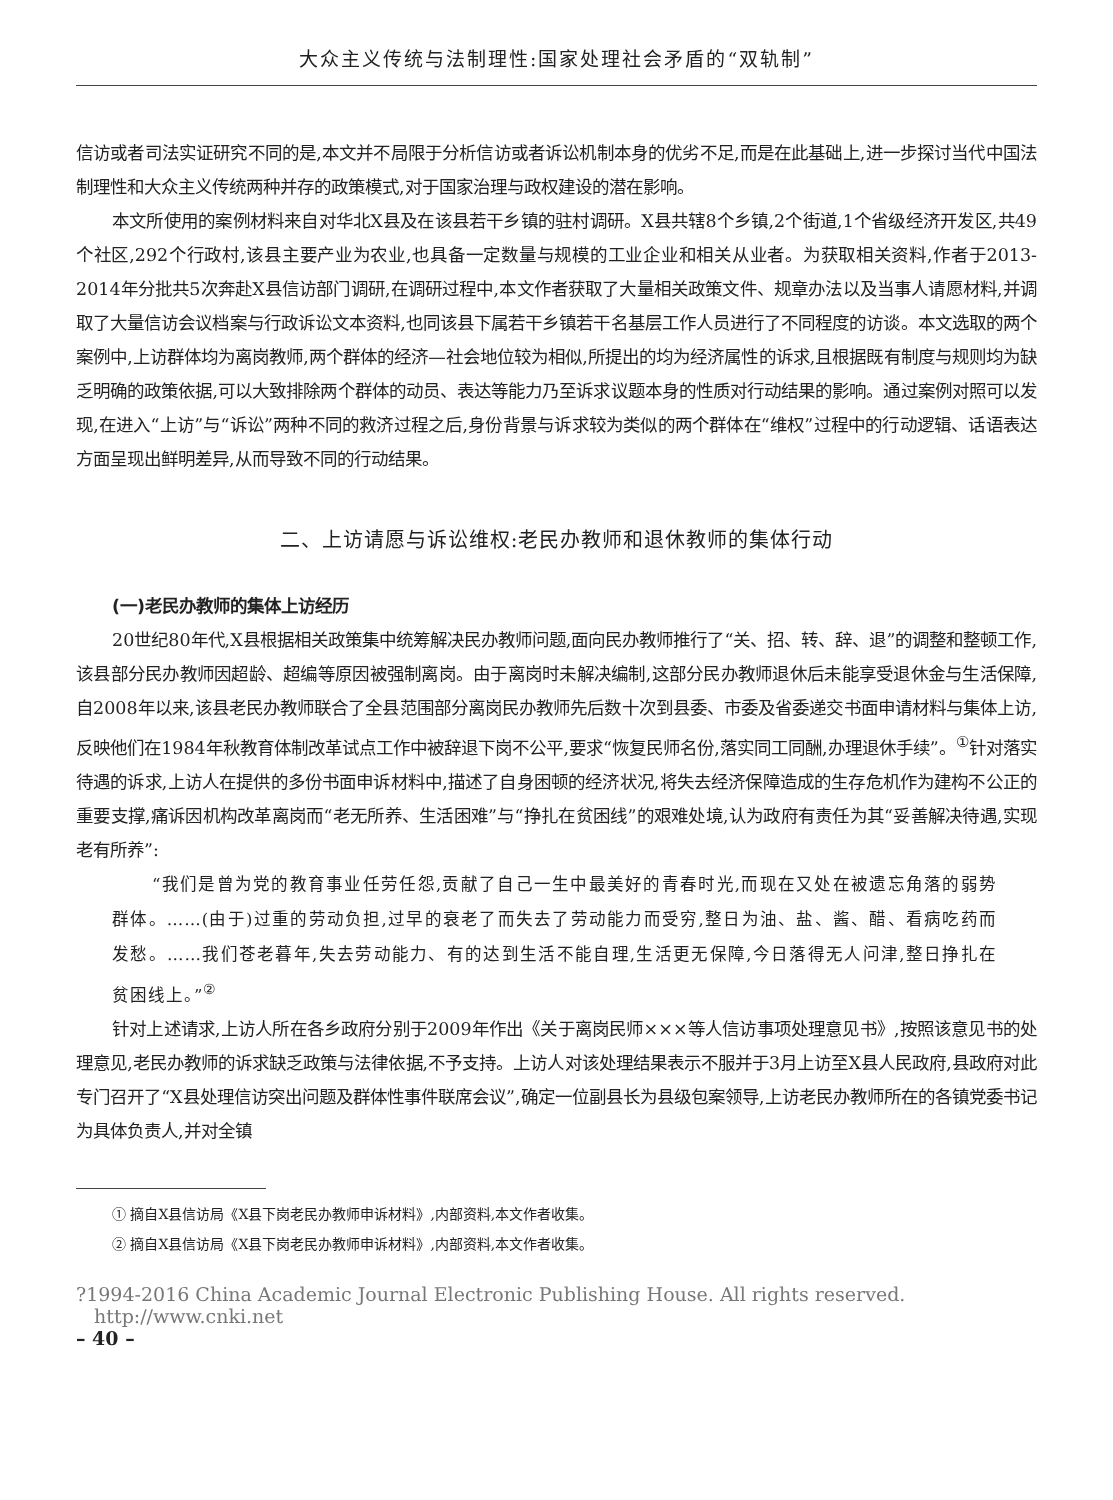大众主义传统与法制理性:国家处理社会矛盾的“双轨制”
信访或者司法实证研究不同的是,本文并不局限于分析信访或者诉讼机制本身的优劣不足,而是在此基础上,进一步探讨当代中国法制理性和大众主义传统两种并存的政策模式,对于国家治理与政权建设的潜在影响。
本文所使用的案例材料来自对华北X县及在该县若干乡镇的驻村调研。X县共辖8个乡镇,2个街道,1个省级经济开发区,共49个社区,292个行政村,该县主要产业为农业,也具备一定数量与规模的工业企业和相关从业者。为获取相关资料,作者于2013-2014年分批共5次奔赴X县信访部门调研,在调研过程中,本文作者获取了大量相关政策文件、规章办法以及当事人请愿材料,并调取了大量信访会议档案与行政诉讼文本资料,也同该县下属若干乡镇若干名基层工作人员进行了不同程度的访谈。本文选取的两个案例中,上访群体均为离岗教师,两个群体的经济—社会地位较为相似,所提出的均为经济属性的诉求,且根据既有制度与规则均为缺乏明确的政策依据,可以大致排除两个群体的动员、表达等能力乃至诉求议题本身的性质对行动结果的影响。通过案例对照可以发现,在进入“上访”与“诉讼”两种不同的救济过程之后,身份背景与诉求较为类似的两个群体在“维权”过程中的行动逻辑、话语表达方面呈现出鲜明差异,从而导致不同的行动结果。
二、上访请愿与诉讼维权:老民办教师和退休教师的集体行动
(一)老民办教师的集体上访经历
20世纪80年代,X县根据相关政策集中统筹解决民办教师问题,面向民办教师推行了“关、招、转、辞、退”的调整和整顿工作,该县部分民办教师因超龄、超编等原因被强制离岗。由于离岗时未解决编制,这部分民办教师退休后未能享受退休金与生活保障,自2008年以来,该县老民办教师联合了全县范围部分离岗民办教师先后数十次到县委、市委及省委递交书面申请材料与集体上访,反映他们在1984年秋教育体制改革试点工作中被辞退下岗不公平,要求“恢复民师名份,落实同工同酬,办理退休手续”。<sup>①</sup>针对落实待遇的诉求,上访人在提供的多份书面申诉材料中,描述了自身困顿的经济状况,将失去经济保障造成的生存危机作为建构不公正的重要支撑,痛诉因机构改革离岗而“老无所养、生活困难”与“挣扎在贫困线”的艰难处境,认为政府有责任为其“妥善解决待遇,实现老有所养”:
“我们是曾为党的教育事业任劳任怨,贡献了自己一生中最美好的青春时光,而现在又处在被遗忘角落的弱势群体。……(由于)过重的劳动负担,过早的衰老了而失去了劳动能力而受穷,整日为油、盐、酱、醋、看病吃药而发愁。……我们苍老暮年,失去劳动能力、有的达到生活不能自理,生活更无保障,今日落得无人问津,整日挣扎在贫困线上。”<sup>②</sup>
针对上述请求,上访人所在各乡政府分别于2009年作出《关于离岗民师×××等人信访事项处理意见书》,按照该意见书的处理意见,老民办教师的诉求缺乏政策与法律依据,不予支持。上访人对该处理结果表示不服并于3月上访至X县人民政府,县政府对此专门召开了“X县处理信访突出问题及群体性事件联席会议”,确定一位副县长为县级包案领导,上访老民办教师所在的各镇党委书记为具体负责人,并对全镇
① 摘自X县信访局《X县下岗老民办教师申诉材料》,内部资料,本文作者收集。
② 摘自X县信访局《X县下岗老民办教师申诉材料》,内部资料,本文作者收集。
?1994-2016 China Academic Journal Electronic Publishing House. All rights reserved. http://www.cnki.net
– 40 –